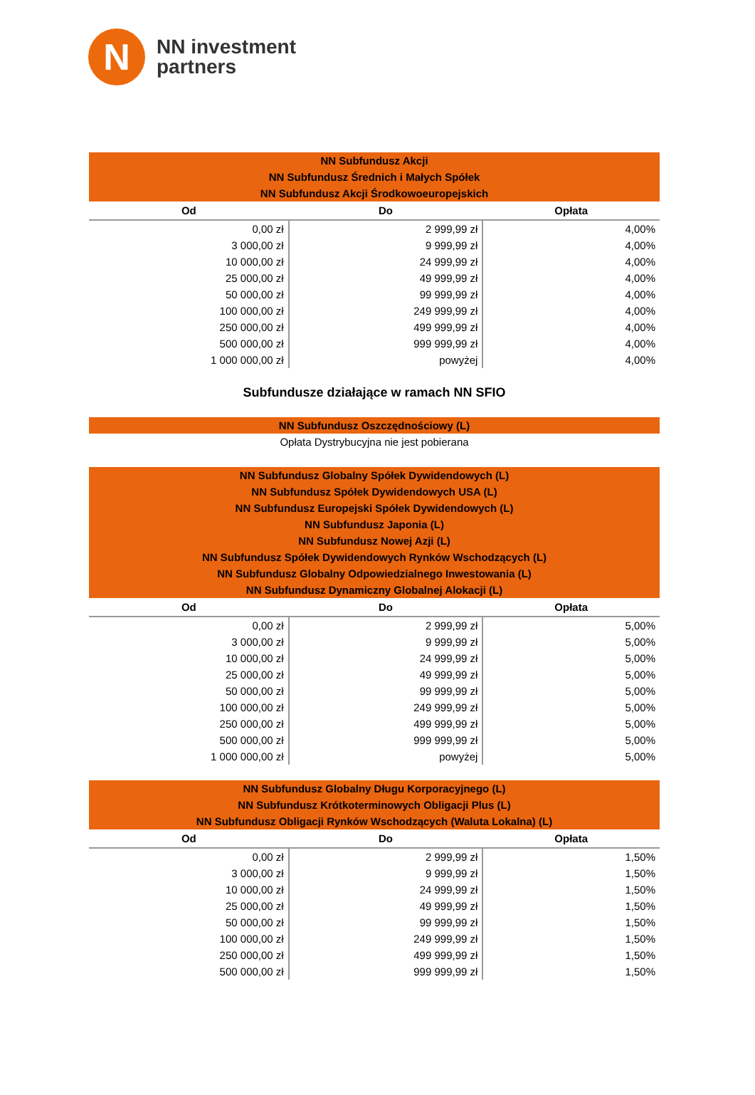N
NN investment
partners
| NN Subfundusz Akcji NN Subfundusz Średnich i Małych Spółek NN Subfundusz Akcji Środkowoeuropejskich | | |
| Od | Do | Opłata |
| 0,00 zł | 2 999,99 zł | 4,00% |
| 3 000,00 zł | 9 999,99 zł | 4,00% |
| 10 000,00 zł | 24 999,99 zł | 4,00% |
| 25 000,00 zł | 49 999,99 zł | 4,00% |
| 50 000,00 zł | 99 999,99 zł | 4,00% |
| 100 000,00 zł | 249 999,99 zł | 4,00% |
| 250 000,00 zł | 499 999,99 zł | 4,00% |
| 500 000,00 zł | 999 999,99 zł | 4,00% |
| 1 000 000,00 zł | powyżej | 4,00% |
Subfundusze działające w ramach NN SFIO
| NN Subfundusz Oszczędnościowy (L) |
Opłata Dystrybucyjna nie jest pobierana
| NN Subfundusz Globalny Spółek Dywidendowych (L) NN Subfundusz Spółek Dywidendowych USA (L) NN Subfundusz Europejski Spółek Dywidendowych (L) NN Subfundusz Japonia (L) NN Subfundusz Nowej Azji (L) NN Subfundusz Spółek Dywidendowych Rynków Wschodzących (L) NN Subfundusz Globalny Odpowiedzialnego Inwestowania (L) NN Subfundusz Dynamiczny Globalnej Alokacji (L) | | |
| Od | Do | Opłata |
| 0,00 zł | 2 999,99 zł | 5,00% |
| 3 000,00 zł | 9 999,99 zł | 5,00% |
| 10 000,00 zł | 24 999,99 zł | 5,00% |
| 25 000,00 zł | 49 999,99 zł | 5,00% |
| 50 000,00 zł | 99 999,99 zł | 5,00% |
| 100 000,00 zł | 249 999,99 zł | 5,00% |
| 250 000,00 zł | 499 999,99 zł | 5,00% |
| 500 000,00 zł | 999 999,99 zł | 5,00% |
| 1 000 000,00 zł | powyżej | 5,00% |
| NN Subfundusz Globalny Długu Korporacyjnego (L) NN Subfundusz Krótkoterminowych Obligacji Plus (L) NN Subfundusz Obligacji Rynków Wschodzących (Waluta Lokalna) (L) | | |
| Od | Do | Opłata |
| 0,00 zł | 2 999,99 zł | 1,50% |
| 3 000,00 zł | 9 999,99 zł | 1,50% |
| 10 000,00 zł | 24 999,99 zł | 1,50% |
| 25 000,00 zł | 49 999,99 zł | 1,50% |
| 50 000,00 zł | 99 999,99 zł | 1,50% |
| 100 000,00 zł | 249 999,99 zł | 1,50% |
| 250 000,00 zł | 499 999,99 zł | 1,50% |
| 500 000,00 zł | 999 999,99 zł | 1,50% |